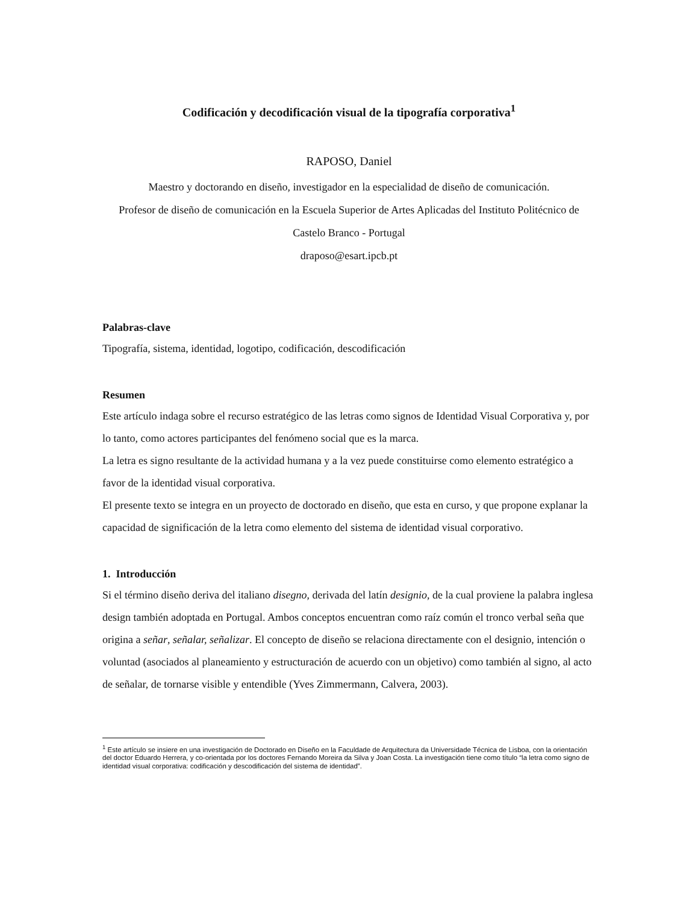Codificación y decodificación visual de la tipografía corporativa<sup>1</sup>
RAPOSO, Daniel
Maestro y doctorando en diseño, investigador en la especialidad de diseño de comunicación.
Profesor de diseño de comunicación en la Escuela Superior de Artes Aplicadas del Instituto Politécnico de Castelo Branco - Portugal
draposo@esart.ipcb.pt
Palabras-clave
Tipografía, sistema, identidad, logotipo, codificación, descodificación
Resumen
Este artículo indaga sobre el recurso estratégico de las letras como signos de Identidad Visual Corporativa y, por lo tanto, como actores participantes del fenómeno social que es la marca.
La letra es signo resultante de la actividad humana y a la vez puede constituirse como elemento estratégico a favor de la identidad visual corporativa.
El presente texto se integra en un proyecto de doctorado en diseño, que esta en curso, y que propone explanar la capacidad de significación de la letra como elemento del sistema de identidad visual corporativo.
1. Introducción
Si el término diseño deriva del italiano disegno, derivada del latín designio, de la cual proviene la palabra inglesa design también adoptada en Portugal. Ambos conceptos encuentran como raíz común el tronco verbal seña que origina a señar, señalar, señalizar. El concepto de diseño se relaciona directamente con el designio, intención o voluntad (asociados al planeamiento y estructuración de acuerdo con un objetivo) como también al signo, al acto de señalar, de tornarse visible y entendible (Yves Zimmermann, Calvera, 2003).
<sup>1</sup> Este artículo se insiere en una investigación de Doctorado en Diseño en la Faculdade de Arquitectura da Universidade Técnica de Lisboa, con la orientación del doctor Eduardo Herrera, y co-orientada por los doctores Fernando Moreira da Silva y Joan Costa. La investigación tiene como título “la letra como signo de identidad visual corporativa: codificación y descodificación del sistema de identidad”.